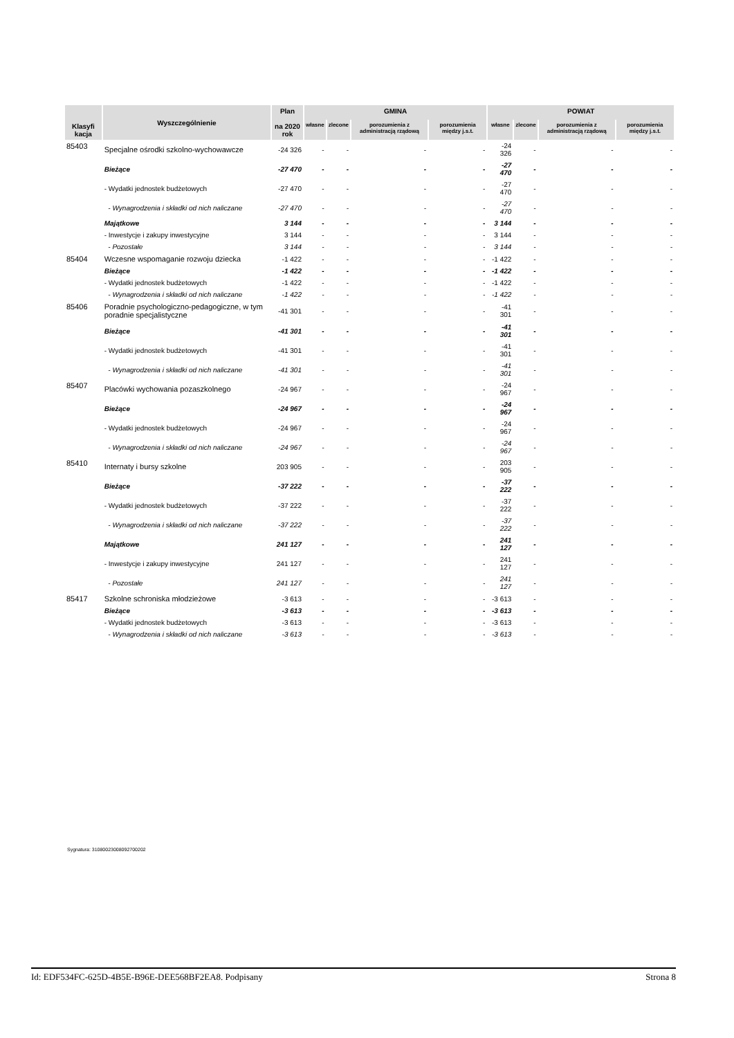| Klasyfi kacja | Wyszczególnienie | Plan na 2020 rok | GMINA | | | | POWIAT | | | |
| --- | --- | --- | --- | --- | --- | --- | --- | --- | --- | --- |
| | | | własne | zlecone | porozumienia z administracją rządową | porozumienia między j.s.t. | własne | zlecone | porozumienia z administracją rządową | porozumienia między j.s.t. |
| 85403 | Specjalne ośrodki szkolno-wychowawcze | -24 326 | - | - | - | - | -24 326 | - | - | - |
| | Bieżące | -27 470 | - | - | - | - | -27 470 | - | - | - |
| | - Wydatki jednostek budżetowych | -27 470 | - | - | - | - | -27 470 | - | - | - |
| | - Wynagrodzenia i składki od nich naliczane | -27 470 | - | - | - | - | -27 470 | - | - | - |
| | Majątkowe | 3 144 | - | - | - | - | 3 144 | - | - | - |
| | - Inwestycje i zakupy inwestycyjne | 3 144 | - | - | - | - | 3 144 | - | - | - |
| | - Pozostałe | 3 144 | - | - | - | - | 3 144 | - | - | - |
| 85404 | Wczesne wspomaganie rozwoju dziecka | -1 422 | - | - | - | - | -1 422 | - | - | - |
| | Bieżące | -1 422 | - | - | - | - | -1 422 | - | - | - |
| | - Wydatki jednostek budżetowych | -1 422 | - | - | - | - | -1 422 | - | - | - |
| | - Wynagrodzenia i składki od nich naliczane | -1 422 | - | - | - | - | -1 422 | - | - | - |
| 85406 | Poradnie psychologiczno-pedagogiczne, w tym poradnie specjalistyczne | -41 301 | - | - | - | - | -41 301 | - | - | - |
| | Bieżące | -41 301 | - | - | - | - | -41 301 | - | - | - |
| | - Wydatki jednostek budżetowych | -41 301 | - | - | - | - | -41 301 | - | - | - |
| | - Wynagrodzenia i składki od nich naliczane | -41 301 | - | - | - | - | -41 301 | - | - | - |
| 85407 | Placówki wychowania pozaszkolnego | -24 967 | - | - | - | - | -24 967 | - | - | - |
| | Bieżące | -24 967 | - | - | - | - | -24 967 | - | - | - |
| | - Wydatki jednostek budżetowych | -24 967 | - | - | - | - | -24 967 | - | - | - |
| | - Wynagrodzenia i składki od nich naliczane | -24 967 | - | - | - | - | -24 967 | - | - | - |
| 85410 | Internaty i bursy szkolne | 203 905 | - | - | - | - | 203 905 | - | - | - |
| | Bieżące | -37 222 | - | - | - | - | -37 222 | - | - | - |
| | - Wydatki jednostek budżetowych | -37 222 | - | - | - | - | -37 222 | - | - | - |
| | - Wynagrodzenia i składki od nich naliczane | -37 222 | - | - | - | - | -37 222 | - | - | - |
| | Majątkowe | 241 127 | - | - | - | - | 241 127 | - | - | - |
| | - Inwestycje i zakupy inwestycyjne | 241 127 | - | - | - | - | 241 127 | - | - | - |
| | - Pozostałe | 241 127 | - | - | - | - | 241 127 | - | - | - |
| 85417 | Szkolne schroniska młodzieżowe | -3 613 | - | - | - | - | -3 613 | - | - | - |
| | Bieżące | -3 613 | - | - | - | - | -3 613 | - | - | - |
| | - Wydatki jednostek budżetowych | -3 613 | - | - | - | - | -3 613 | - | - | - |
| | - Wynagrodzenia i składki od nich naliczane | -3 613 | - | - | - | - | -3 613 | - | - | - |
Sygnatura: 31080023008092700202
Id: EDF534FC-625D-4B5E-B96E-DEE568BF2EA8. Podpisany Strona 8